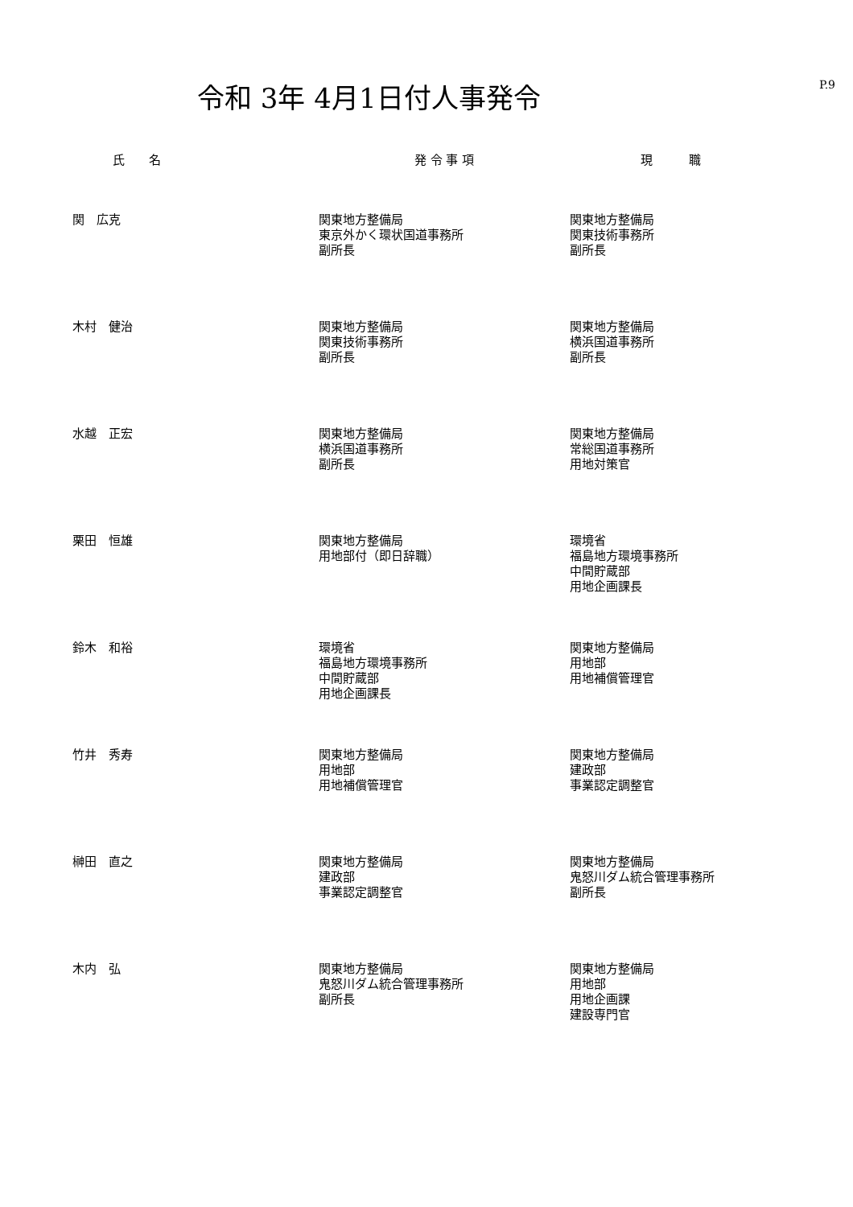令和 3年 4月1日付人事発令
P.9
| 氏 名 | 発 令 事 項 | 現 職 |
| --- | --- | --- |
| 関 広克 | 関東地方整備局 東京外かく環状国道事務所 副所長 | 関東地方整備局 関東技術事務所 副所長 |
| 木村 健治 | 関東地方整備局 関東技術事務所 副所長 | 関東地方整備局 横浜国道事務所 副所長 |
| 水越 正宏 | 関東地方整備局 横浜国道事務所 副所長 | 関東地方整備局 常総国道事務所 用地対策官 |
| 栗田 恒雄 | 関東地方整備局 用地部付（即日辞職） | 環境省 福島地方環境事務所 中間貯蔵部 用地企画課長 |
| 鈴木 和裕 | 環境省 福島地方環境事務所 中間貯蔵部 用地企画課長 | 関東地方整備局 用地部 用地補償管理官 |
| 竹井 秀寿 | 関東地方整備局 用地部 用地補償管理官 | 関東地方整備局 建政部 事業認定調整官 |
| 榊田 直之 | 関東地方整備局 建政部 事業認定調整官 | 関東地方整備局 鬼怒川ダム統合管理事務所 副所長 |
| 木内 弘 | 関東地方整備局 鬼怒川ダム統合管理事務所 副所長 | 関東地方整備局 用地部 用地企画課 建設専門官 |